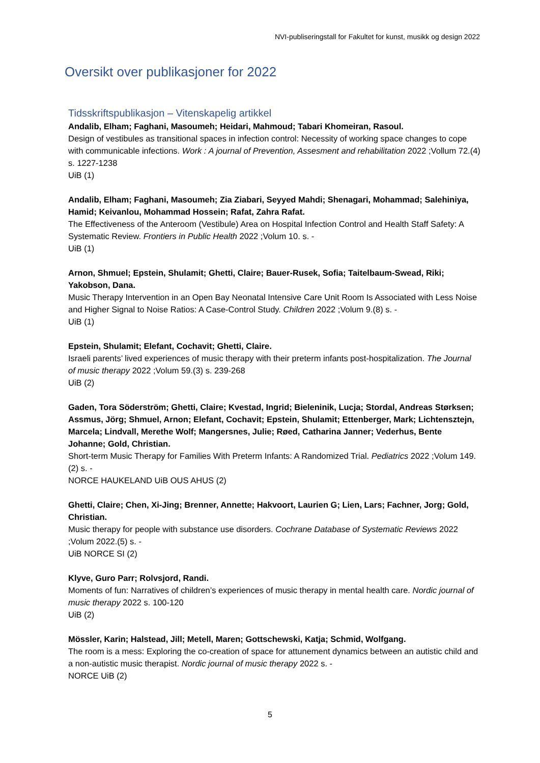NVI-publiseringstall for Fakultet for kunst, musikk og design 2022
Oversikt over publikasjoner for 2022
Tidsskriftspublikasjon – Vitenskapelig artikkel
Andalib, Elham; Faghani, Masoumeh; Heidari, Mahmoud; Tabari Khomeiran, Rasoul.
Design of vestibules as transitional spaces in infection control: Necessity of working space changes to cope with communicable infections. Work : A journal of Prevention, Assesment and rehabilitation 2022 ;Vollum 72.(4) s. 1227-1238
UiB (1)
Andalib, Elham; Faghani, Masoumeh; Zia Ziabari, Seyyed Mahdi; Shenagari, Mohammad; Salehiniya, Hamid; Keivanlou, Mohammad Hossein; Rafat, Zahra Rafat.
The Effectiveness of the Anteroom (Vestibule) Area on Hospital Infection Control and Health Staff Safety: A Systematic Review. Frontiers in Public Health 2022 ;Volum 10. s. -
UiB (1)
Arnon, Shmuel; Epstein, Shulamit; Ghetti, Claire; Bauer-Rusek, Sofia; Taitelbaum-Swead, Riki; Yakobson, Dana.
Music Therapy Intervention in an Open Bay Neonatal Intensive Care Unit Room Is Associated with Less Noise and Higher Signal to Noise Ratios: A Case-Control Study. Children 2022 ;Volum 9.(8) s. -
UiB (1)
Epstein, Shulamit; Elefant, Cochavit; Ghetti, Claire.
Israeli parents’ lived experiences of music therapy with their preterm infants post-hospitalization. The Journal of music therapy 2022 ;Volum 59.(3) s. 239-268
UiB (2)
Gaden, Tora Söderström; Ghetti, Claire; Kvestad, Ingrid; Bieleninik, Lucja; Stordal, Andreas Størksen; Assmus, Jörg; Shmuel, Arnon; Elefant, Cochavit; Epstein, Shulamit; Ettenberger, Mark; Lichtensztejn, Marcela; Lindvall, Merethe Wolf; Mangersnes, Julie; Røed, Catharina Janner; Vederhus, Bente Johanne; Gold, Christian.
Short-term Music Therapy for Families With Preterm Infants: A Randomized Trial. Pediatrics 2022 ;Volum 149.(2) s. -
NORCE HAUKELAND UiB OUS AHUS (2)
Ghetti, Claire; Chen, Xi-Jing; Brenner, Annette; Hakvoort, Laurien G; Lien, Lars; Fachner, Jorg; Gold, Christian.
Music therapy for people with substance use disorders. Cochrane Database of Systematic Reviews 2022 ;Volum 2022.(5) s. -
UiB NORCE SI (2)
Klyve, Guro Parr; Rolvsjord, Randi.
Moments of fun: Narratives of children’s experiences of music therapy in mental health care. Nordic journal of music therapy 2022 s. 100-120
UiB (2)
Mössler, Karin; Halstead, Jill; Metell, Maren; Gottschewski, Katja; Schmid, Wolfgang.
The room is a mess: Exploring the co-creation of space for attunement dynamics between an autistic child and a non-autistic music therapist. Nordic journal of music therapy 2022 s. -
NORCE UiB (2)
5